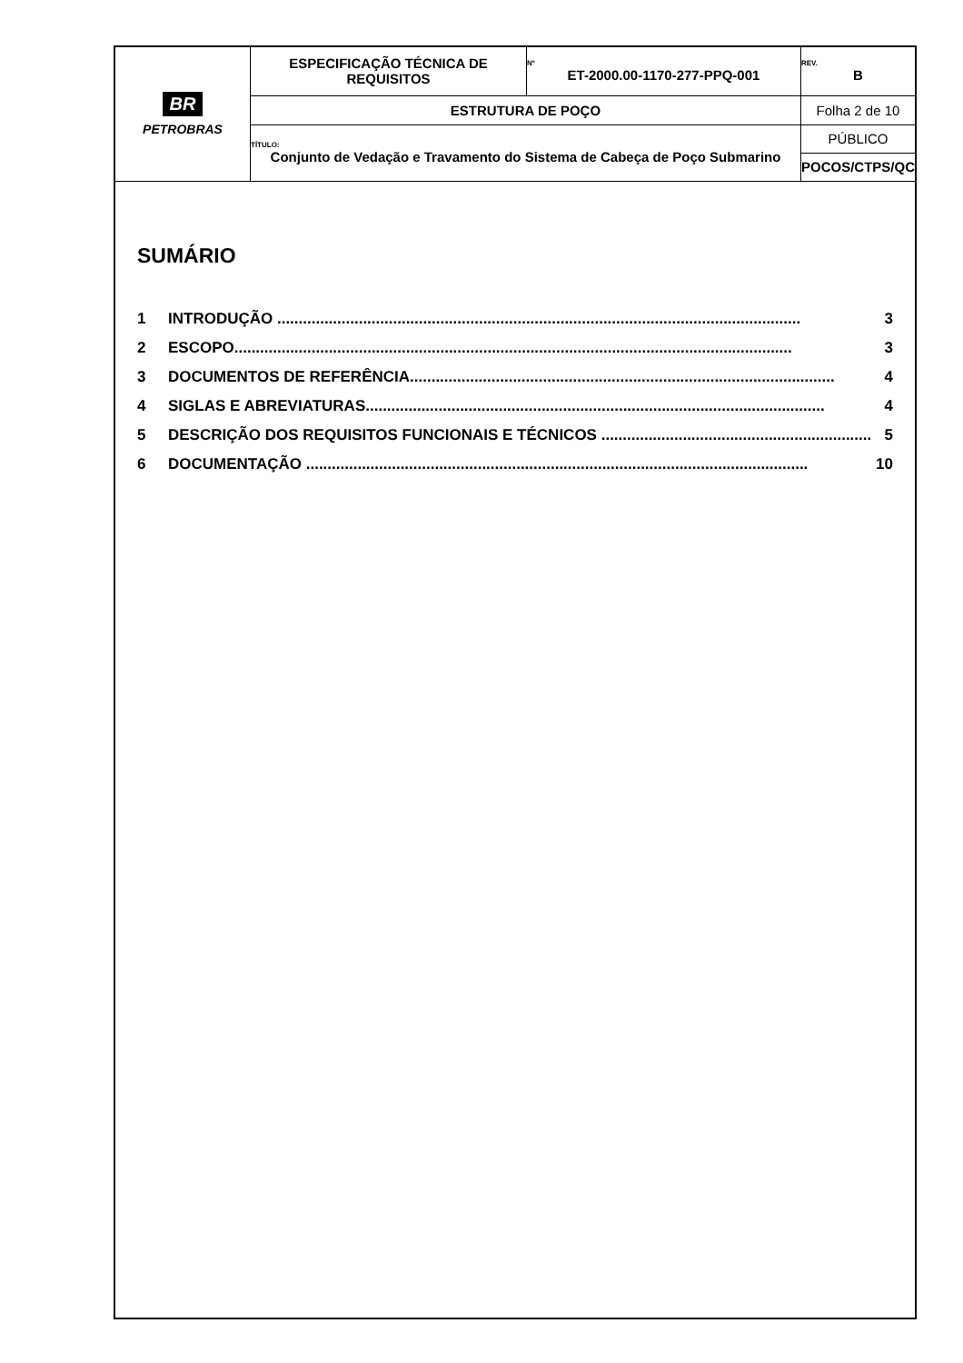| BR PETROBRAS | ESPECIFICAÇÃO TÉCNICA DE REQUISITOS | Nº ET-2000.00-1170-277-PPQ-001 | REV. B |
| | ESTRUTURA DE POÇO | | Folha 2 de 10 |
| | TÍTULO: Conjunto de Vedação e Travamento do Sistema de Cabeça de Poço Submarino | | PÚBLICO |
| | | | POCOS/CTPS/QC |
SUMÁRIO
1 INTRODUÇÃO .......................................................................................................................... 3
2 ESCOPO.................................................................................................................................. 3
3 DOCUMENTOS DE REFERÊNCIA................................................................................................... 4
4 SIGLAS E ABREVIATURAS........................................................................................................... 4
5 DESCRIÇÃO DOS REQUISITOS FUNCIONAIS E TÉCNICOS ............................................................... 5
6 DOCUMENTAÇÃO ..................................................................................................................... 10